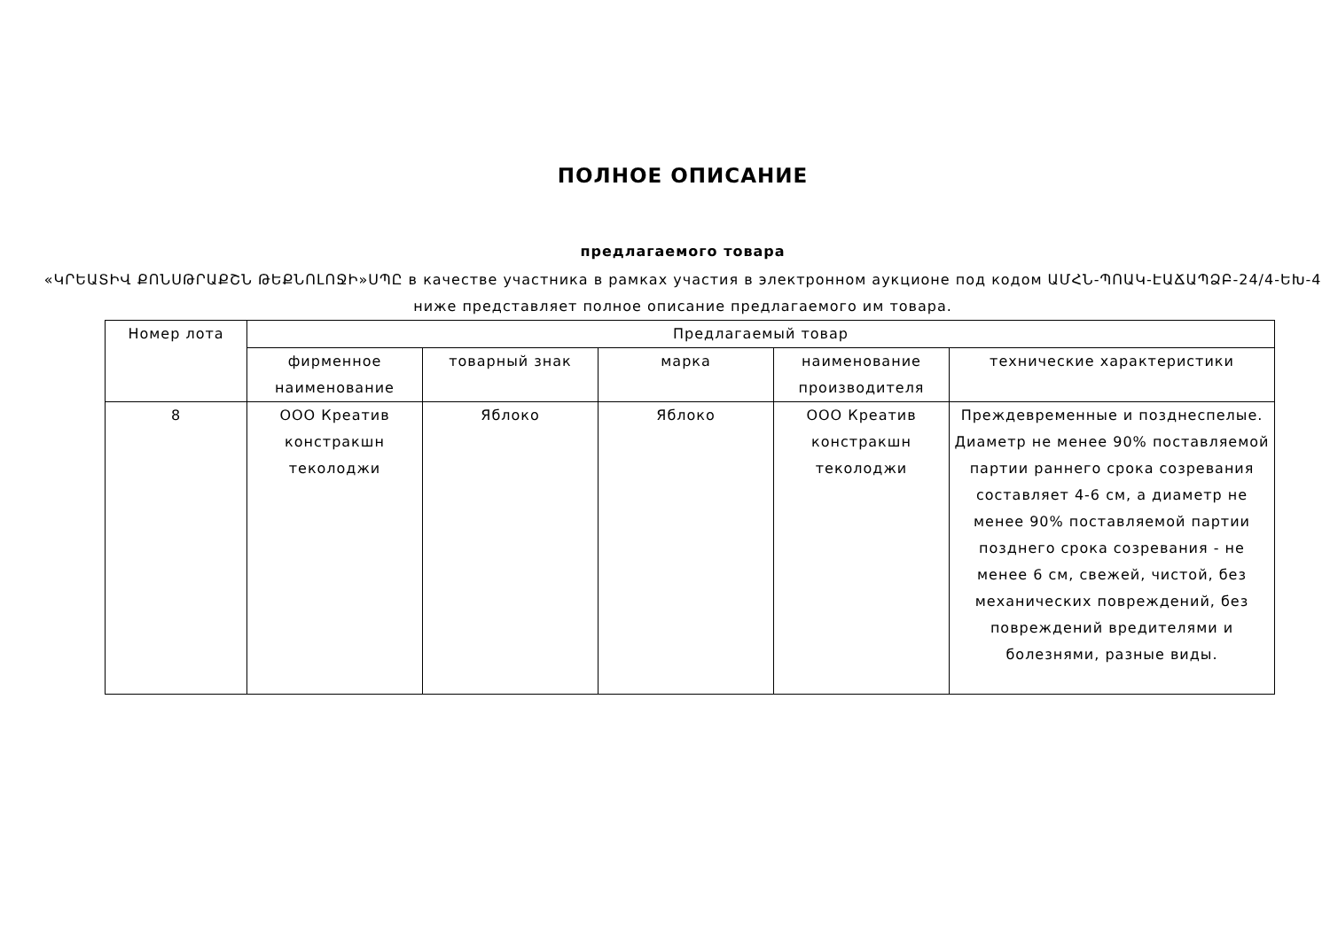ПОЛНОЕ ОПИСАНИЕ
предлагаемого товара
«ԿՐԵԱՏԻՎ ՔՈՆՍԹՐԱՔՇՆ ԹԵՔՆՈԼՈՋԻ»ՍՊԸ в качестве участника в рамках участия в электронном аукционе под кодом ԱՄՀՆ-ՊՈԱԿ-ԷԱՃԱՊՁԲ-24/4-ԵԽ-4 ниже представляет полное описание предлагаемого им товара.
| Номер лота | Предлагаемый товар | | | | |
| --- | --- | --- | --- | --- | --- |
| | фирменное наименование | товарный знак | марка | наименование производителя | технические характеристики |
| 8 | ООО Креатив констракшн теколоджи | Яблоко | Яблоко | ООО Креатив констракшн теколоджи | Преждевременные и позднеспелые. Диаметр не менее 90% поставляемой партии раннего срока созревания составляет 4-6 см, а диаметр не менее 90% поставляемой партии позднего срока созревания - не менее 6 см, свежей, чистой, без механических повреждений, без повреждений вредителями и болезнями, разные виды. |